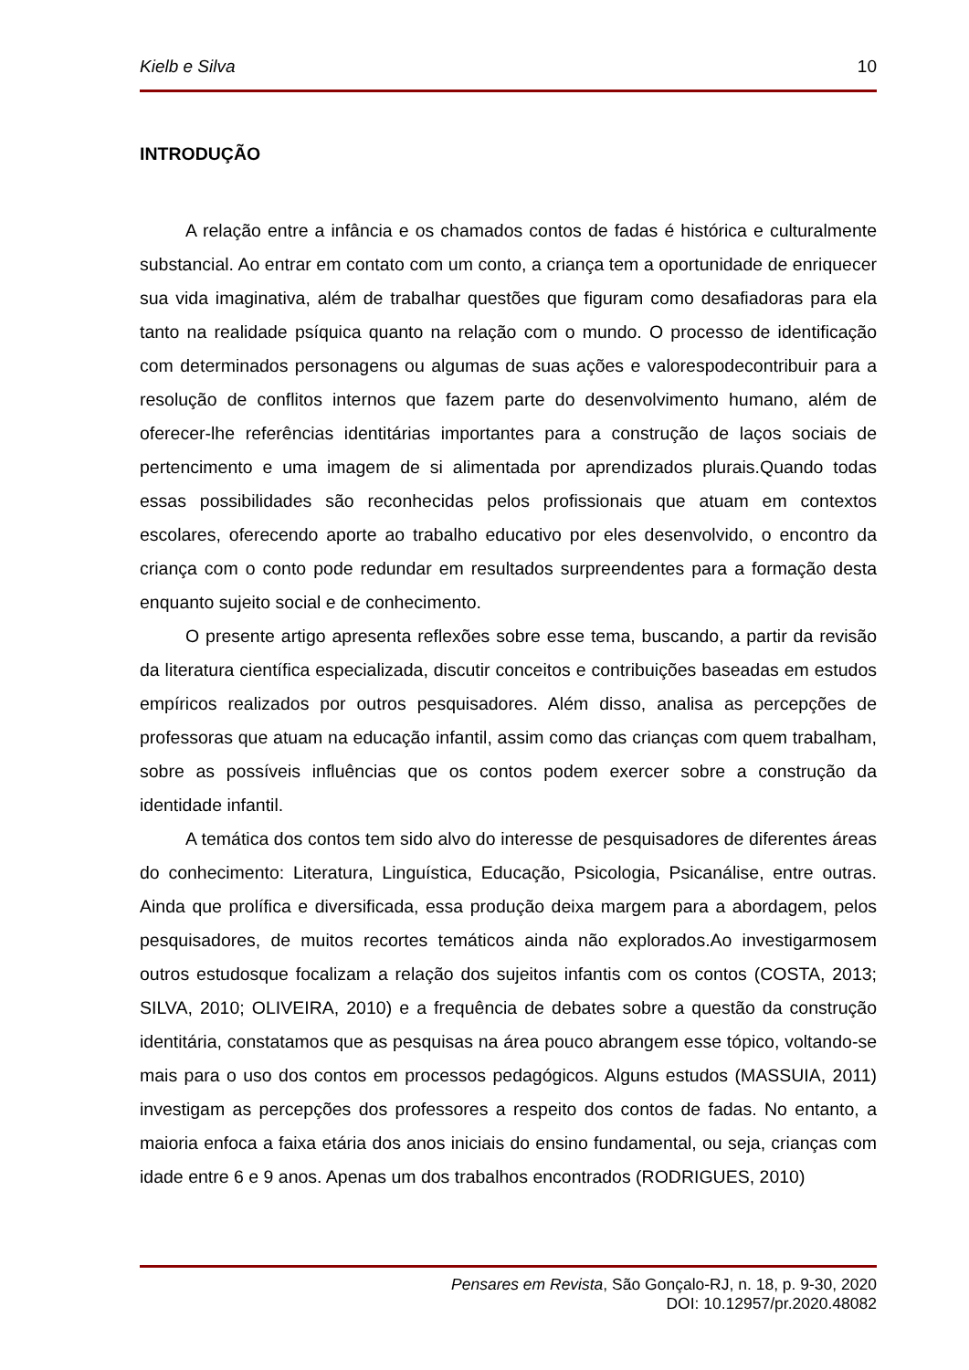Kielb e Silva 10
INTRODUÇÃO
A relação entre a infância e os chamados contos de fadas é histórica e culturalmente substancial. Ao entrar em contato com um conto, a criança tem a oportunidade de enriquecer sua vida imaginativa, além de trabalhar questões que figuram como desafiadoras para ela tanto na realidade psíquica quanto na relação com o mundo. O processo de identificação com determinados personagens ou algumas de suas ações e valorespodecontribuir para a resolução de conflitos internos que fazem parte do desenvolvimento humano, além de oferecer-lhe referências identitárias importantes para a construção de laços sociais de pertencimento e uma imagem de si alimentada por aprendizados plurais.Quando todas essas possibilidades são reconhecidas pelos profissionais que atuam em contextos escolares, oferecendo aporte ao trabalho educativo por eles desenvolvido, o encontro da criança com o conto pode redundar em resultados surpreendentes para a formação desta enquanto sujeito social e de conhecimento.
O presente artigo apresenta reflexões sobre esse tema, buscando, a partir da revisão da literatura científica especializada, discutir conceitos e contribuições baseadas em estudos empíricos realizados por outros pesquisadores. Além disso, analisa as percepções de professoras que atuam na educação infantil, assim como das crianças com quem trabalham, sobre as possíveis influências que os contos podem exercer sobre a construção da identidade infantil.
A temática dos contos tem sido alvo do interesse de pesquisadores de diferentes áreas do conhecimento: Literatura, Linguística, Educação, Psicologia, Psicanálise, entre outras. Ainda que prolífica e diversificada, essa produção deixa margem para a abordagem, pelos pesquisadores, de muitos recortes temáticos ainda não explorados.Ao investigarmosem outros estudosque focalizam a relação dos sujeitos infantis com os contos (COSTA, 2013; SILVA, 2010; OLIVEIRA, 2010) e a frequência de debates sobre a questão da construção identitária, constatamos que as pesquisas na área pouco abrangem esse tópico, voltando-se mais para o uso dos contos em processos pedagógicos. Alguns estudos (MASSUIA, 2011) investigam as percepções dos professores a respeito dos contos de fadas. No entanto, a maioria enfoca a faixa etária dos anos iniciais do ensino fundamental, ou seja, crianças com idade entre 6 e 9 anos. Apenas um dos trabalhos encontrados (RODRIGUES, 2010)
Pensares em Revista, São Gonçalo-RJ, n. 18, p. 9-30, 2020
DOI: 10.12957/pr.2020.48082